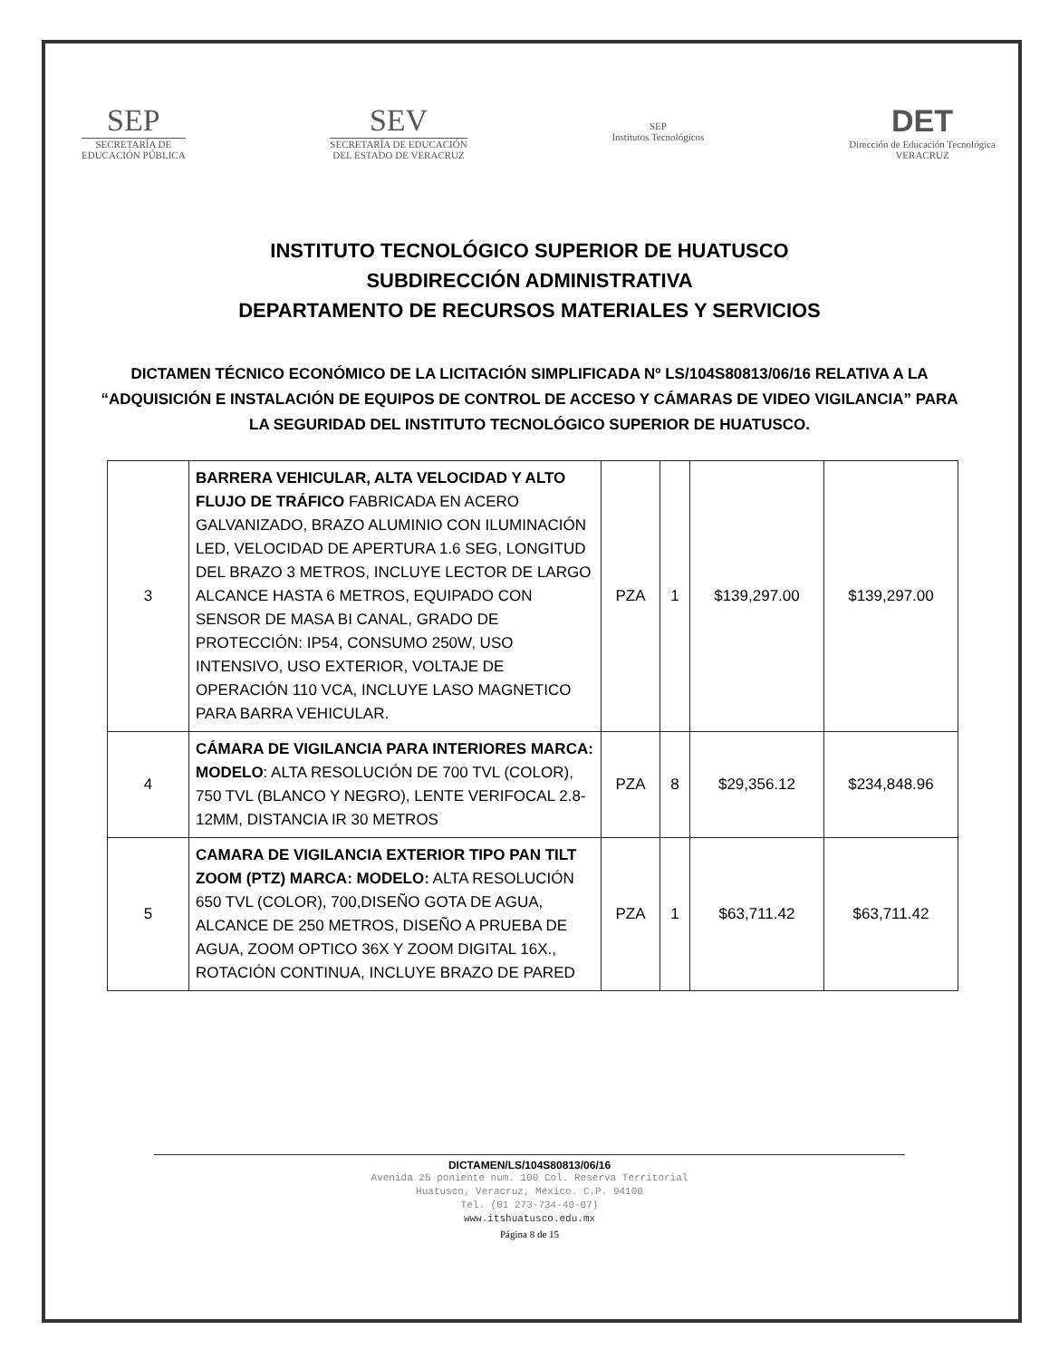SEP
SECRETARÍA DE
EDUCACIÓN PÚBLICA
SEV
SECRETARÍA DE EDUCACIÓN
DEL ESTADO DE VERACRUZ
SEP
Institutos Tecnológicos
DET
Dirección de Educación Tecnológica
VERACRUZ
INSTITUTO TECNOLÓGICO SUPERIOR DE HUATUSCO
SUBDIRECCIÓN ADMINISTRATIVA
DEPARTAMENTO DE RECURSOS MATERIALES Y SERVICIOS
DICTAMEN TÉCNICO ECONÓMICO DE LA LICITACIÓN SIMPLIFICADA Nº LS/104S80813/06/16 RELATIVA A LA “ADQUISICIÓN E INSTALACIÓN DE EQUIPOS DE CONTROL DE ACCESO Y CÁMARAS DE VIDEO VIGILANCIA” PARA LA SEGURIDAD DEL INSTITUTO TECNOLÓGICO SUPERIOR DE HUATUSCO.
| 3 | BARRERA VEHICULAR, ALTA VELOCIDAD Y ALTO FLUJO DE TRÁFICO FABRICADA EN ACERO GALVANIZADO, BRAZO ALUMINIO CON ILUMINACIÓN LED, VELOCIDAD DE APERTURA 1.6 SEG, LONGITUD DEL BRAZO 3 METROS, INCLUYE LECTOR DE LARGO ALCANCE HASTA 6 METROS, EQUIPADO CON SENSOR DE MASA BI CANAL, GRADO DE PROTECCIÓN: IP54, CONSUMO 250W, USO INTENSIVO, USO EXTERIOR, VOLTAJE DE OPERACIÓN 110 VCA, INCLUYE LASO MAGNETICO PARA BARRA VEHICULAR. | PZA | 1 | $139,297.00 | $139,297.00 |
| 4 | CÁMARA DE VIGILANCIA PARA INTERIORES MARCA: MODELO : ALTA RESOLUCIÓN DE 700 TVL (COLOR), 750 TVL (BLANCO Y NEGRO), LENTE VERIFOCAL 2.8-12MM, DISTANCIA IR 30 METROS | PZA | 8 | $29,356.12 | $234,848.96 |
| 5 | CAMARA DE VIGILANCIA EXTERIOR TIPO PAN TILT ZOOM (PTZ) MARCA: MODELO: ALTA RESOLUCIÓN 650 TVL (COLOR), 700,DISEÑO GOTA DE AGUA, ALCANCE DE 250 METROS, DISEÑO A PRUEBA DE AGUA, ZOOM OPTICO 36X Y ZOOM DIGITAL 16X., ROTACIÓN CONTINUA, INCLUYE BRAZO DE PARED | PZA | 1 | $63,711.42 | $63,711.42 |
DICTAMEN/LS/104S80813/06/16
Avenida 25 poniente num. 100 Col. Reserva Territorial
Huatusco, Veracruz, México. C.P. 94100
Tel. (01 273-734-40-07)
www.itshuatusco.edu.mx
Página 8 de 15